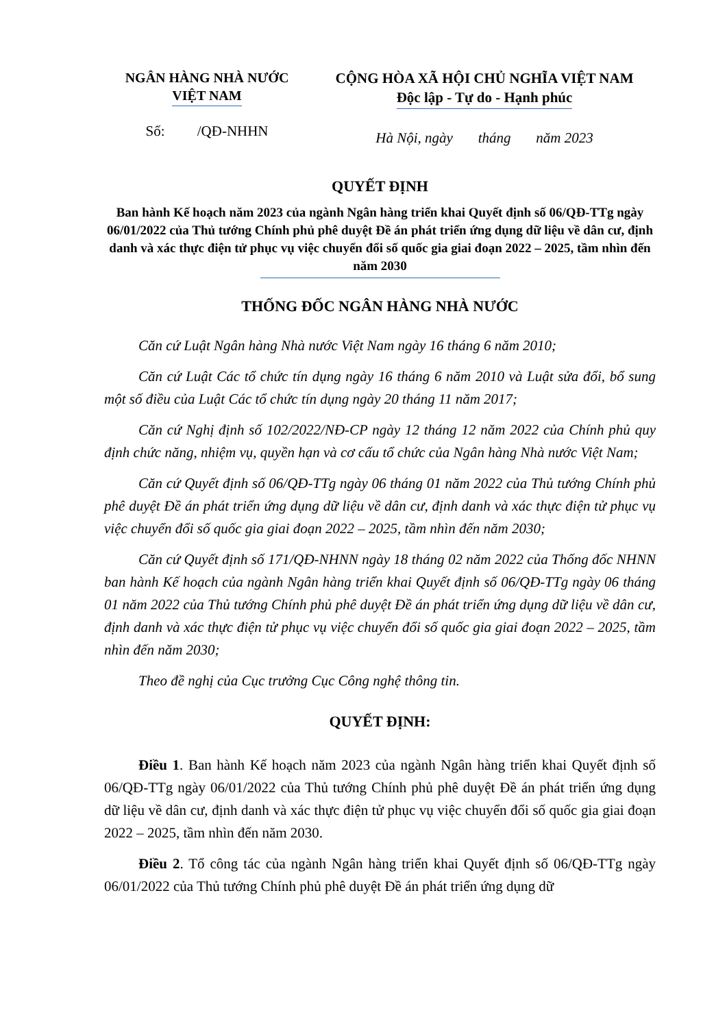NGÂN HÀNG NHÀ NƯỚC
VIỆT NAM
CỘNG HÒA XÃ HỘI CHỦ NGHĨA VIỆT NAM
Độc lập - Tự do - Hạnh phúc
Số: /QĐ-NHHN
Hà Nội, ngày tháng năm 2023
QUYẾT ĐỊNH
Ban hành Kế hoạch năm 2023 của ngành Ngân hàng triển khai Quyết định số 06/QĐ-TTg ngày 06/01/2022 của Thủ tướng Chính phủ phê duyệt Đề án phát triển ứng dụng dữ liệu về dân cư, định danh và xác thực điện tử phục vụ việc chuyển đổi số quốc gia giai đoạn 2022 – 2025, tầm nhìn đến năm 2030
THỐNG ĐỐC NGÂN HÀNG NHÀ NƯỚC
Căn cứ Luật Ngân hàng Nhà nước Việt Nam ngày 16 tháng 6 năm 2010;
Căn cứ Luật Các tổ chức tín dụng ngày 16 tháng 6 năm 2010 và Luật sửa đổi, bổ sung một số điều của Luật Các tổ chức tín dụng ngày 20 tháng 11 năm 2017;
Căn cứ Nghị định số 102/2022/NĐ-CP ngày 12 tháng 12 năm 2022 của Chính phủ quy định chức năng, nhiệm vụ, quyền hạn và cơ cấu tổ chức của Ngân hàng Nhà nước Việt Nam;
Căn cứ Quyết định số 06/QĐ-TTg ngày 06 tháng 01 năm 2022 của Thủ tướng Chính phủ phê duyệt Đề án phát triển ứng dụng dữ liệu về dân cư, định danh và xác thực điện tử phục vụ việc chuyển đổi số quốc gia giai đoạn 2022 – 2025, tầm nhìn đến năm 2030;
Căn cứ Quyết định số 171/QĐ-NHNN ngày 18 tháng 02 năm 2022 của Thống đốc NHNN ban hành Kế hoạch của ngành Ngân hàng triển khai Quyết định số 06/QĐ-TTg ngày 06 tháng 01 năm 2022 của Thủ tướng Chính phủ phê duyệt Đề án phát triển ứng dụng dữ liệu về dân cư, định danh và xác thực điện tử phục vụ việc chuyển đổi số quốc gia giai đoạn 2022 – 2025, tầm nhìn đến năm 2030;
Theo đề nghị của Cục trưởng Cục Công nghệ thông tin.
QUYẾT ĐỊNH:
Điều 1. Ban hành Kế hoạch năm 2023 của ngành Ngân hàng triển khai Quyết định số 06/QĐ-TTg ngày 06/01/2022 của Thủ tướng Chính phủ phê duyệt Đề án phát triển ứng dụng dữ liệu về dân cư, định danh và xác thực điện tử phục vụ việc chuyển đổi số quốc gia giai đoạn 2022 – 2025, tầm nhìn đến năm 2030.
Điều 2. Tổ công tác của ngành Ngân hàng triển khai Quyết định số 06/QĐ-TTg ngày 06/01/2022 của Thủ tướng Chính phủ phê duyệt Đề án phát triển ứng dụng dữ